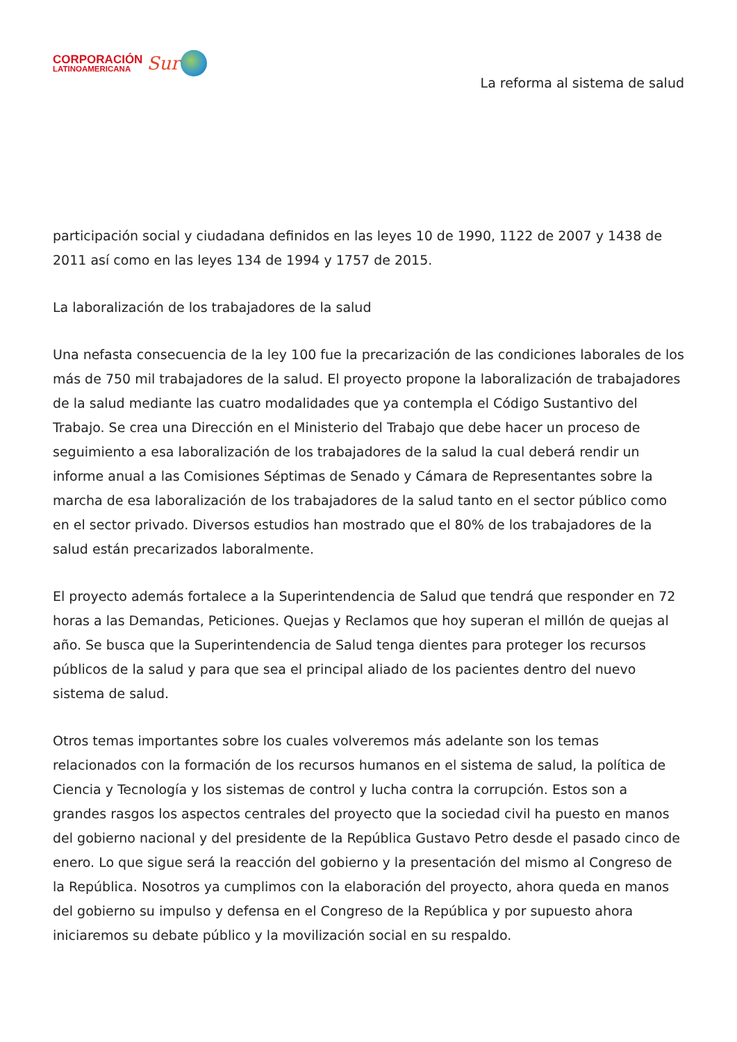CORPORACIÓN
LATINOAMERICANA
Sur
La reforma al sistema de salud
participación social y ciudadana definidos en las leyes 10 de 1990, 1122 de 2007 y 1438 de 2011 así como en las leyes 134 de 1994 y 1757 de 2015.
La laboralización de los trabajadores de la salud
Una nefasta consecuencia de la ley 100 fue la precarización de las condiciones laborales de los más de 750 mil trabajadores de la salud. El proyecto propone la laboralización de trabajadores de la salud mediante las cuatro modalidades que ya contempla el Código Sustantivo del Trabajo. Se crea una Dirección en el Ministerio del Trabajo que debe hacer un proceso de seguimiento a esa laboralización de los trabajadores de la salud la cual deberá rendir un informe anual a las Comisiones Séptimas de Senado y Cámara de Representantes sobre la marcha de esa laboralización de los trabajadores de la salud tanto en el sector público como en el sector privado. Diversos estudios han mostrado que el 80% de los trabajadores de la salud están precarizados laboralmente.
El proyecto además fortalece a la Superintendencia de Salud que tendrá que responder en 72 horas a las Demandas, Peticiones. Quejas y Reclamos que hoy superan el millón de quejas al año. Se busca que la Superintendencia de Salud tenga dientes para proteger los recursos públicos de la salud y para que sea el principal aliado de los pacientes dentro del nuevo sistema de salud.
Otros temas importantes sobre los cuales volveremos más adelante son los temas relacionados con la formación de los recursos humanos en el sistema de salud, la política de Ciencia y Tecnología y los sistemas de control y lucha contra la corrupción. Estos son a grandes rasgos los aspectos centrales del proyecto que la sociedad civil ha puesto en manos del gobierno nacional y del presidente de la República Gustavo Petro desde el pasado cinco de enero. Lo que sigue será la reacción del gobierno y la presentación del mismo al Congreso de la República. Nosotros ya cumplimos con la elaboración del proyecto, ahora queda en manos del gobierno su impulso y defensa en el Congreso de la República y por supuesto ahora iniciaremos su debate público y la movilización social en su respaldo.